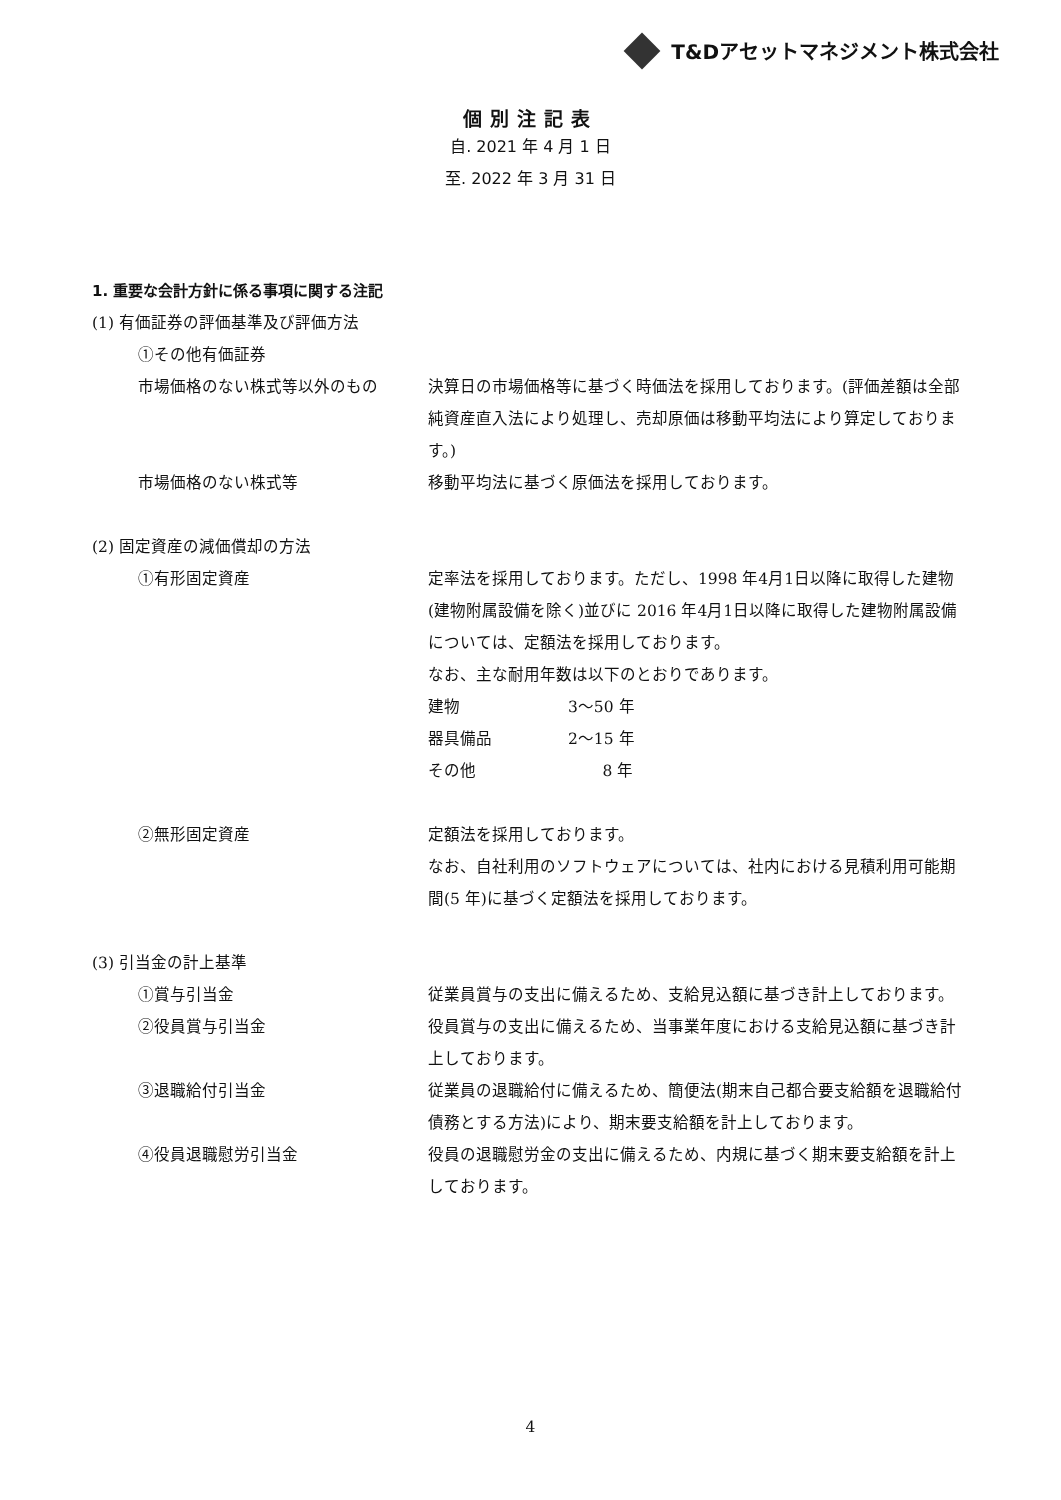T&Dアセットマネジメント株式会社
個別注記表
自. 2021 年 4 月 1 日
至. 2022 年 3 月 31 日
1. 重要な会計方針に係る事項に関する注記
(1) 有価証券の評価基準及び評価方法
①その他有価証券
市場価格のない株式等以外のもの 決算日の市場価格等に基づく時価法を採用しております。(評価差額は全部純資産直入法により処理し、売却原価は移動平均法により算定しております。)
市場価格のない株式等 移動平均法に基づく原価法を採用しております。
(2) 固定資産の減価償却の方法
①有形固定資産 定率法を採用しております。ただし、1998 年4月1日以降に取得した建物(建物附属設備を除く)並びに 2016 年4月1日以降に取得した建物附属設備については、定額法を採用しております。
なお、主な耐用年数は以下のとおりであります。
建物 3～50 年
器具備品 2～15 年
その他 8 年
②無形固定資産 定額法を採用しております。
なお、自社利用のソフトウェアについては、社内における見積利用可能期間(5 年)に基づく定額法を採用しております。
(3) 引当金の計上基準
①賞与引当金 従業員賞与の支出に備えるため、支給見込額に基づき計上しております。
②役員賞与引当金 役員賞与の支出に備えるため、当事業年度における支給見込額に基づき計上しております。
③退職給付引当金 従業員の退職給付に備えるため、簡便法(期末自己都合要支給額を退職給付債務とする方法)により、期末要支給額を計上しております。
④役員退職慰労引当金 役員の退職慰労金の支出に備えるため、内規に基づく期末要支給額を計上しております。
4